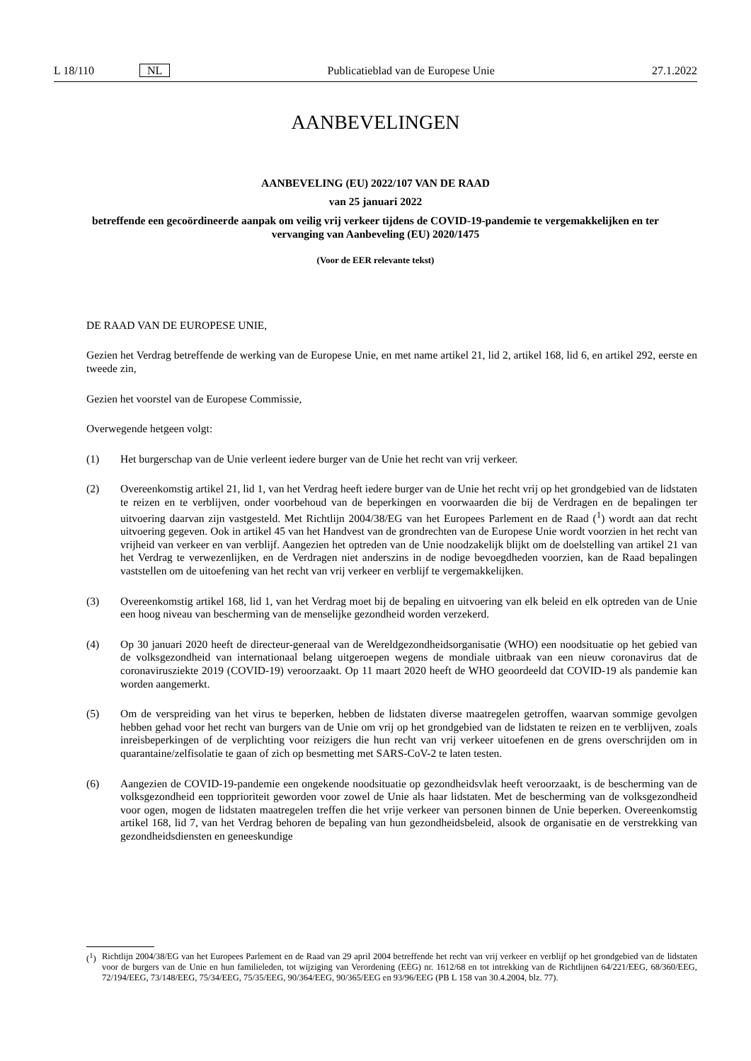L 18/110 NL Publicatieblad van de Europese Unie 27.1.2022
AANBEVELINGEN
AANBEVELING (EU) 2022/107 VAN DE RAAD
van 25 januari 2022
betreffende een gecoördineerde aanpak om veilig vrij verkeer tijdens de COVID-19-pandemie te vergemakkelijken en ter vervanging van Aanbeveling (EU) 2020/1475
(Voor de EER relevante tekst)
DE RAAD VAN DE EUROPESE UNIE,
Gezien het Verdrag betreffende de werking van de Europese Unie, en met name artikel 21, lid 2, artikel 168, lid 6, en artikel 292, eerste en tweede zin,
Gezien het voorstel van de Europese Commissie,
Overwegende hetgeen volgt:
(1) Het burgerschap van de Unie verleent iedere burger van de Unie het recht van vrij verkeer.
(2) Overeenkomstig artikel 21, lid 1, van het Verdrag heeft iedere burger van de Unie het recht vrij op het grondgebied van de lidstaten te reizen en te verblijven, onder voorbehoud van de beperkingen en voorwaarden die bij de Verdragen en de bepalingen ter uitvoering daarvan zijn vastgesteld. Met Richtlijn 2004/38/EG van het Europees Parlement en de Raad (<sup>1</sup>) wordt aan dat recht uitvoering gegeven. Ook in artikel 45 van het Handvest van de grondrechten van de Europese Unie wordt voorzien in het recht van vrijheid van verkeer en van verblijf. Aangezien het optreden van de Unie noodzakelijk blijkt om de doelstelling van artikel 21 van het Verdrag te verwezenlijken, en de Verdragen niet anderszins in de nodige bevoegdheden voorzien, kan de Raad bepalingen vaststellen om de uitoefening van het recht van vrij verkeer en verblijf te vergemakkelijken.
(3) Overeenkomstig artikel 168, lid 1, van het Verdrag moet bij de bepaling en uitvoering van elk beleid en elk optreden van de Unie een hoog niveau van bescherming van de menselijke gezondheid worden verzekerd.
(4) Op 30 januari 2020 heeft de directeur-generaal van de Wereldgezondheidsorganisatie (WHO) een noodsituatie op het gebied van de volksgezondheid van internationaal belang uitgeroepen wegens de mondiale uitbraak van een nieuw coronavirus dat de coronavirusziekte 2019 (COVID-19) veroorzaakt. Op 11 maart 2020 heeft de WHO geoordeeld dat COVID-19 als pandemie kan worden aangemerkt.
(5) Om de verspreiding van het virus te beperken, hebben de lidstaten diverse maatregelen getroffen, waarvan sommige gevolgen hebben gehad voor het recht van burgers van de Unie om vrij op het grondgebied van de lidstaten te reizen en te verblijven, zoals inreisbeperkingen of de verplichting voor reizigers die hun recht van vrij verkeer uitoefenen en de grens overschrijden om in quarantaine/zelfisolatie te gaan of zich op besmetting met SARS-CoV-2 te laten testen.
(6) Aangezien de COVID-19-pandemie een ongekende noodsituatie op gezondheidsvlak heeft veroorzaakt, is de bescherming van de volksgezondheid een topprioriteit geworden voor zowel de Unie als haar lidstaten. Met de bescherming van de volksgezondheid voor ogen, mogen de lidstaten maatregelen treffen die het vrije verkeer van personen binnen de Unie beperken. Overeenkomstig artikel 168, lid 7, van het Verdrag behoren de bepaling van hun gezondheidsbeleid, alsook de organisatie en de verstrekking van gezondheidsdiensten en geneeskundige
(<sup>1</sup>)
Richtlijn 2004/38/EG van het Europees Parlement en de Raad van 29 april 2004 betreffende het recht van vrij verkeer en verblijf op het grondgebied van de lidstaten voor de burgers van de Unie en hun familieleden, tot wijziging van Verordening (EEG) nr. 1612/68 en tot intrekking van de Richtlijnen 64/221/EEG, 68/360/EEG, 72/194/EEG, 73/148/EEG, 75/34/EEG, 75/35/EEG, 90/364/EEG, 90/365/EEG en 93/96/EEG (PB L 158 van 30.4.2004, blz. 77).